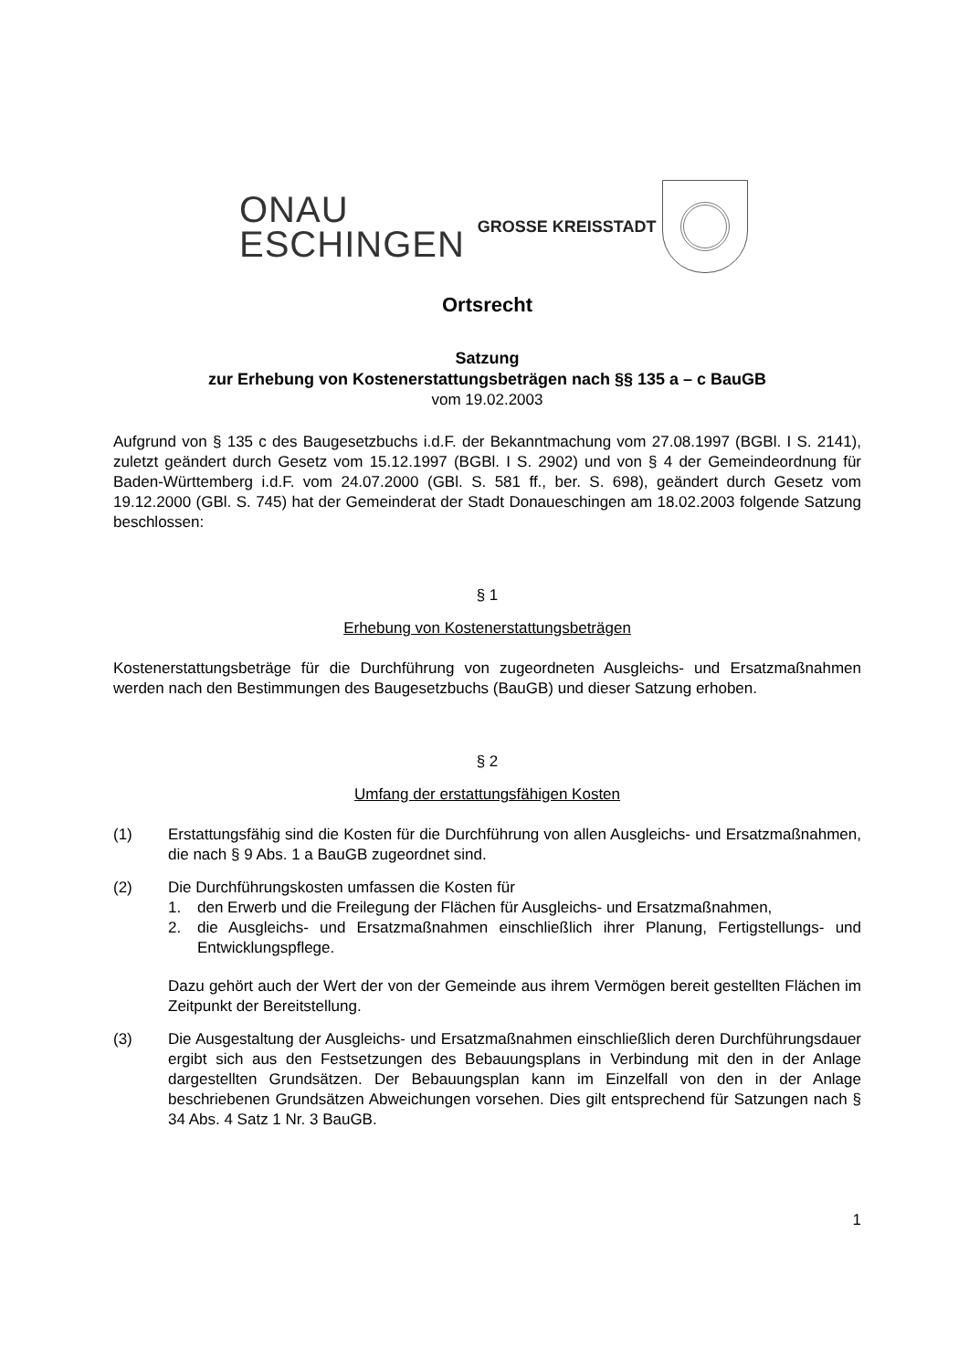ONAU
ESCHINGEN
GROSSE KREISSTADT
Ortsrecht
Satzung
zur Erhebung von Kostenerstattungsbeträgen nach §§ 135 a – c BauGB
vom 19.02.2003
Aufgrund von § 135 c des Baugesetzbuchs i.d.F. der Bekanntmachung vom 27.08.1997 (BGBl. I S. 2141), zuletzt geändert durch Gesetz vom 15.12.1997 (BGBl. I S. 2902) und von § 4 der Gemeindeordnung für Baden-Württemberg i.d.F. vom 24.07.2000 (GBl. S. 581 ff., ber. S. 698), geändert durch Gesetz vom 19.12.2000 (GBl. S. 745) hat der Gemeinderat der Stadt Donaueschingen am 18.02.2003 folgende Satzung beschlossen:
§ 1
Erhebung von Kostenerstattungsbeträgen
Kostenerstattungsbeträge für die Durchführung von zugeordneten Ausgleichs- und Ersatzmaßnahmen werden nach den Bestimmungen des Baugesetzbuchs (BauGB) und dieser Satzung erhoben.
§ 2
Umfang der erstattungsfähigen Kosten
(1) Erstattungsfähig sind die Kosten für die Durchführung von allen Ausgleichs- und Ersatzmaßnahmen, die nach § 9 Abs. 1 a BauGB zugeordnet sind.
(2) Die Durchführungskosten umfassen die Kosten für
1. den Erwerb und die Freilegung der Flächen für Ausgleichs- und Ersatzmaßnahmen,
2. die Ausgleichs- und Ersatzmaßnahmen einschließlich ihrer Planung, Fertigstellungs- und Entwicklungspflege.
Dazu gehört auch der Wert der von der Gemeinde aus ihrem Vermögen bereit gestellten Flächen im Zeitpunkt der Bereitstellung.
(3) Die Ausgestaltung der Ausgleichs- und Ersatzmaßnahmen einschließlich deren Durchführungsdauer ergibt sich aus den Festsetzungen des Bebauungsplans in Verbindung mit den in der Anlage dargestellten Grundsätzen. Der Bebauungsplan kann im Einzelfall von den in der Anlage beschriebenen Grundsätzen Abweichungen vorsehen. Dies gilt entsprechend für Satzungen nach § 34 Abs. 4 Satz 1 Nr. 3 BauGB.
1